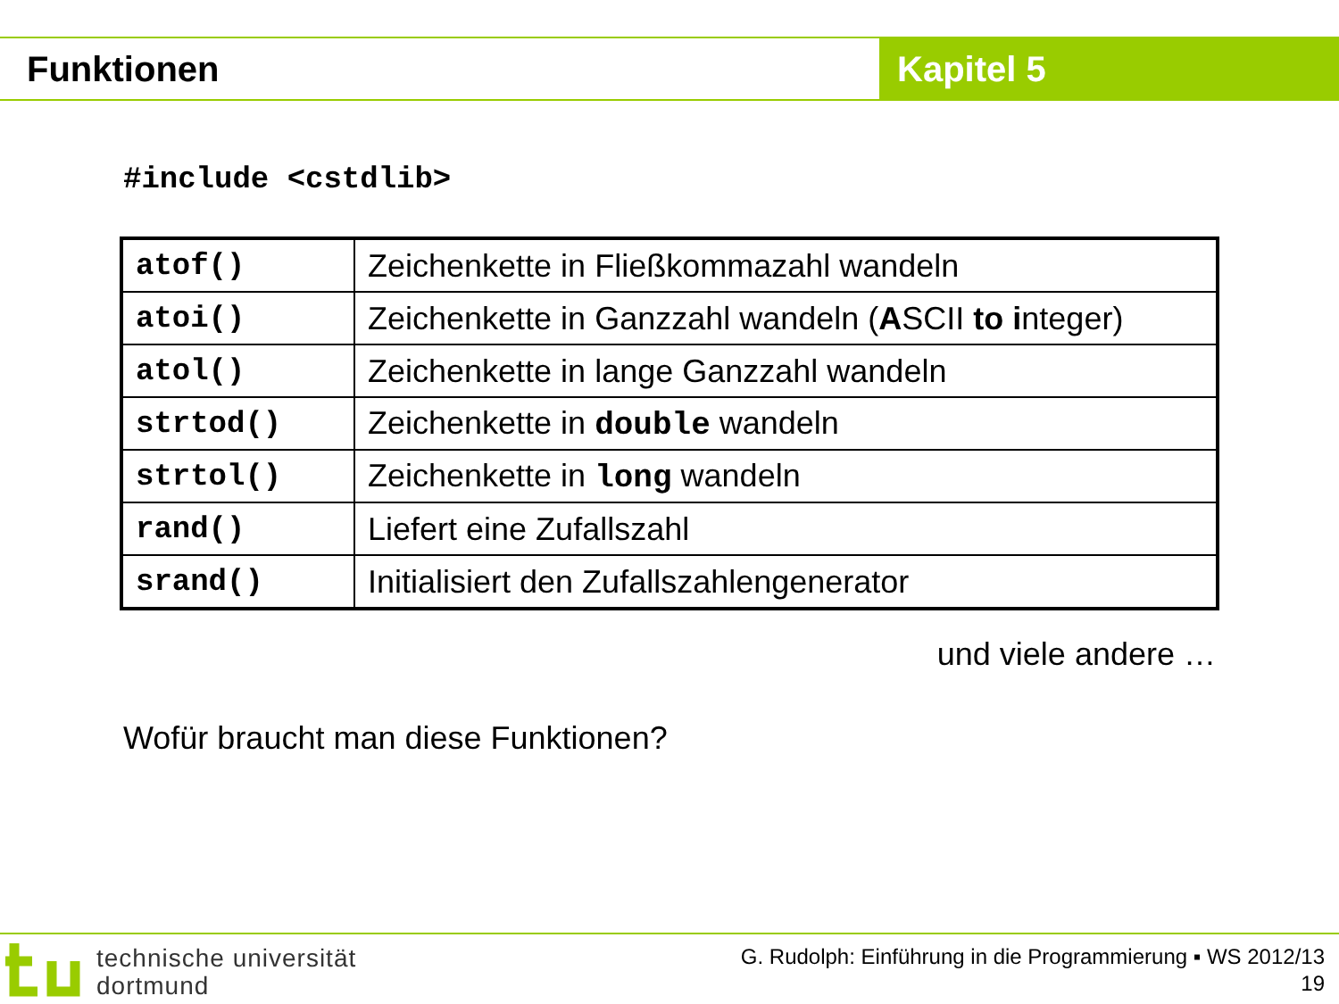Funktionen Kapitel 5
#include <cstdlib>
| atof() | Zeichenkette in Fließkommazahl wandeln |
| atoi() | Zeichenkette in Ganzzahl wandeln ( A SCII to i nteger) |
| atol() | Zeichenkette in lange Ganzzahl wandeln |
| strtod() | Zeichenkette in double wandeln |
| strtol() | Zeichenkette in long wandeln |
| rand() | Liefert eine Zufallszahl |
| srand() | Initialisiert den Zufallszahlengenerator |
und viele andere …
Wofür braucht man diese Funktionen?
technische universität
dortmund
G. Rudolph: Einführung in die Programmierung ▪ WS 2012/13
19